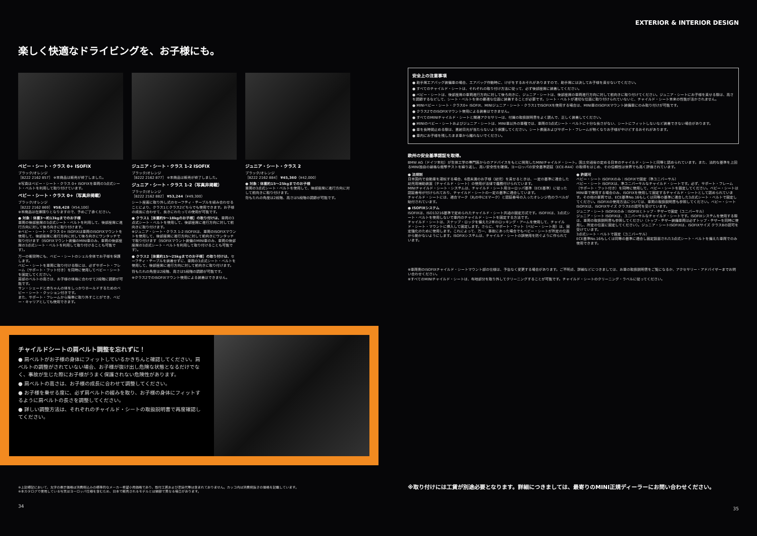楽しく快適なドライビングを、お子様にも。
ベビー・シート・クラス 0+ ISOFIX
ブラック/オレンジ
［8222 2162 857］ ※本商品は販売が終了しました。
※写真はベビー・シート・クラス 0+ ISOFIXを車両の3点式シート・ベルトを利用して取り付けています。
ベビー・シート・クラス 0+（写真非掲載）
ブラック/オレンジ
［8222 2162 869］ ¥58,428（¥54,100）
※本商品は在庫限りとなりますので、予めご了承ください。
● 対象：体重3～約13kgまでのお子様
車両の後部座席の3点式シート・ベルトを利用して、後部座席に進行方向に対して後ろ向きに取り付けます。
※ベビー・シート・クラス 0+ ISOFIXは車両のISOFIXマウントを使用して、後部座席に進行方向に対して後ろ向きにワンタッチで取り付けます（ISOFIXマウント装備のMINI車のみ、車両の後部座席の3点式シート・ベルトを利用して取り付けることも可能です）。
万一の衝突時にも、ベビー・シートのシェル全体でお子様を保護します。
ベビー・シートを車両に取り付ける際には、必ずサポート・フレーム（サポート・フット付き）を同時に使用してベビー・シートを固定してください。
肩部のベルトの高さは、お子様の体格に合わせて2段階に調節が可能です。
サン・シェードと赤ちゃんの体をしっかりホールドするためのベビー・シート・クッション付きです。
また、サポート・フレームから簡単に取り外すことができ、ベビー・キャリアとしても使用できます。
ジュニア・シート・クラス 1-2 ISOFIX
ブラック/オレンジ
［8222 2162 877］ ※本商品は販売が終了しました。
ジュニア・シート・クラス 1-2（写真非掲載）
ブラック/オレンジ
［8222 2162 882］ ¥53,244（¥49,300）
シート座面に取り外し式のセーフティ・テーブルを組み合わせることにより、クラス1とクラス2どちらでも使用できます。お子様の成長に合わせて、長きにわたっての使用が可能です。
● クラス1［体重約9～18kgのお子様］の取り付けは、車両の3点式シート・ベルトを使用して、後部座席に進行方向に対して前向きに取り付けます。
※ジュニア・シート・クラス 1-2 ISOFIXは、車両のISOFIXマウントを使用して、後部座席に進行方向に対して前向きにワンタッチで取り付けます（ISOFIXマウント装備のMINI車のみ、車両の後部座席の3点式シート・ベルトを利用して取り付けることも可能です）。
● クラス2［体重約15～25kgまでのお子様］の取り付けは、セーフティ・テーブルを装着せずに、車両の3点式シート・ベルトを使用して、後部座席に進行方向に対して前向きに取り付けます。
背もたれの角度は2段階、高さは5段階の調節が可能です。
※クラス2でのISOFIXマウント使用による装着はできません。
ジュニア・シート・クラス 2
ブラック/オレンジ
［8222 2162 884］ ¥45,360（¥42,000）
● 対象：体重約15～25kgまでのお子様
車両の3点式シート・ベルトを使用して、後部座席に進行方向に対して前向きに取り付けます。
背もたれの角度は2段階、高さは5段階の調節が可能です。
チャイルドシートの肩ベルト調整を忘れずに！
● 肩ベルトがお子様の身体にフィットしているかきちんと確認してください。肩ベルトの調整がされていない場合、お子様が抜け出し危険な状態となるだけでなく、事故が生じた際にお子様がうまく保護されない危険性があります。
● 肩ベルトの高さは、お子様の成長に合わせて調整してください。
● お子様を乗せる度に、必ず肩ベルトの緩みを取り、お子様の身体にフィットするように肩ベルトの長さを調整してください。
● 詳しい調整方法は、それぞれのチャイルド・シートの取扱説明書で再度確認してください。
※上記標記において、太字の表示価格は消費税込みの標準的なメーカー希望小売価格であり、取付工賃および塗装代等は含まれておりません。カッコ内は消費税抜きの価格を記載しています。
※本カタログで使用している写真はヨーロッパ仕様を含むため、日本で販売されるモデルとは細部で異なる場合があります。
34
EXTERIOR & INTERIOR DESIGN
安全上の注意事項
● 助手席エアバッグ装備車の場合、エアバッグ作動時に、けがをするおそれがありますので、助手席には決してお子様を乗せないでください。
● すべてのチャイルド・シートは、それぞれの取り付け方法に従って、必ず後部座席に装着してください。
● ベビー・シートは、後部座席の車両進行方向に対して後ろ向きに、ジュニア・シートは、後部座席の車両進行方向に対して前向きに取り付けてください。ジュニア・シートにお子様を乗せる際は、高さを調節するなどして、シート・ベルトを体の最適な位置に装着することが必要です。シート・ベルトが適切な位置に取り付けられていないと、チャイルド・シート本来の性能が活かされません。
● MINIベビー・シート・クラス0+ ISOFIX、MINIジュニア・シート・クラス1でISOFIXを使用する場合は、MINI車のISOFIXマウント装備車にのみ取り付けが可能です。
● クラス2でのISOFIXマウント使用による装着はできません。
● すべてのMINIチャイルド・シートと関連アクセサリーは、付属の取扱説明書をよく読んで、正しく装着してください。
● MINIのベビー・シートおよびジュニア・シートは、MINI車以外の車種では、車両の3点式シート・ベルトに十分な長さがない、シートにフィットしないなど装着できない場合があります。
● 車を長時間止める際は、直射日光が当たらないよう保護してください。シート表面およびサポート・フレームが熱くなりお子様がやけどするおそれがあります。
● 車内にお子様を残したまま車から離れないでください。
欧州の安全基準認証を取得。
BMW AG（ドイツ本社）が生体工学の専門医からのアドバイスをもとに開発したMINIチャイルド・シート。国土交通省の定める日本のチャイルド・シートと同等と認められています。また、法的な基準を上回るMINI独自の厳格な衝撃テストを繰り返し、高い安全性を確保。ヨーロッパの安全基準認証（ECE-R44）の取得をはじめ、その信頼性は世界でも高く評価されています。
● 法規制
日本国内で自動車を運転する場合、6歳未満のお子様（幼児）を乗せるときは、一定の基準に適合した幼児用補助装置（チャイルド・シート）の使用が法律で義務付けられています。
MINIチャイルド・シート・システムは、チャイルド・シート用ヨーロッパ基準（ECE基準）に従った認証番号が付けられており、チャイルド・シートの一定の基準に適合しています。
チャイルド・シートには、適合マーク（丸の中にEマーク）と認証番号の入ったオレンジ色のラベルが貼付されています。
● ISOFIXシステム
ISOFIXは、ISO13216基準で定められたチャイルド・シート共通の固定方式です。ISOFIXは、3点式シート・ベルトを使用しないで車内のチャイルド・シートを固定する方法です。
チャイルド・シートは、スナップ・ロックを備えた2本のロッキング・アームを使用して、チャイルド・シート・マウントに挿入して固定します。さらに、サポート・フット（ベビー・シート用）は、固定強化のために使用します。これによって、万一、事故にあった場合でもベビー・シートが所定の位置から動かないようにします。ISOFIXシステムは、チャイルド・シートの誤使用を防ぐように作られています。
● 許認可
ベビー・シート ISOFIXのみ：ISOFIXで固定（準ユニバーサル）
ベビー・シート ISOFIXは、準ユニバーサルなチャイルド・シートです。必ず、サポート・フレーム（サポート・フット付き）を同時に使用して、ベビー・シートを固定してください。ベビー・シートはMINI車で使用する場合のみ、ISOFIXを使用して固定するチャイルド・シートとして認められています。その他の車両では、ECE基準No.16もしくは同等の基準に適合した3点式シート・ベルトで固定してください。ISOFIXの使用方法については、車両の取扱説明書も参照してください。ベビー・シートISOFIXは、ISOFIXサイズ クラスEの認可を受けています。
ジュニア・シート ISOFIXのみ：ISOFIXとトップ・テザーで固定（ユニバーサル）
ジュニア・シート ISOFIXは、ユニバーサルなチャイルド・シートです。ISOFIXシステムを使用する際は、車両の取扱説明書も参照してください（トップ・テザー装備車両は必ずトップ・テザーを同時に使用し、所定の位置に固定してください）。ジュニア・シートISOFIXは、ISOFIXサイズ クラスBの認可を受けています。
3点式シート・ベルトで固定（ユニバーサル）
ECE基準No.16もしくは同等の基準に適合し固定設置された3点式シート・ベルトを備えた車両でのみ使用できます。
※車両側のISOFIXチャイルド・シートマウント部の仕様は、予告なく変更する場合があります。ご不明点、詳細などにつきましては、お車の取扱説明書をご覧になるか、アクセサリー・アドバイザーまでお問い合わせください。
※すべてのMINIチャイルド・シートは、布地部分を取り外してクリーニングすることが可能です。チャイルド・シートのクリーニング・ラベルに従ってください。
※取り付けには工賃が別途必要となります。詳細につきましては、最寄りのMINI正規ディーラーにお問い合わせください。
35